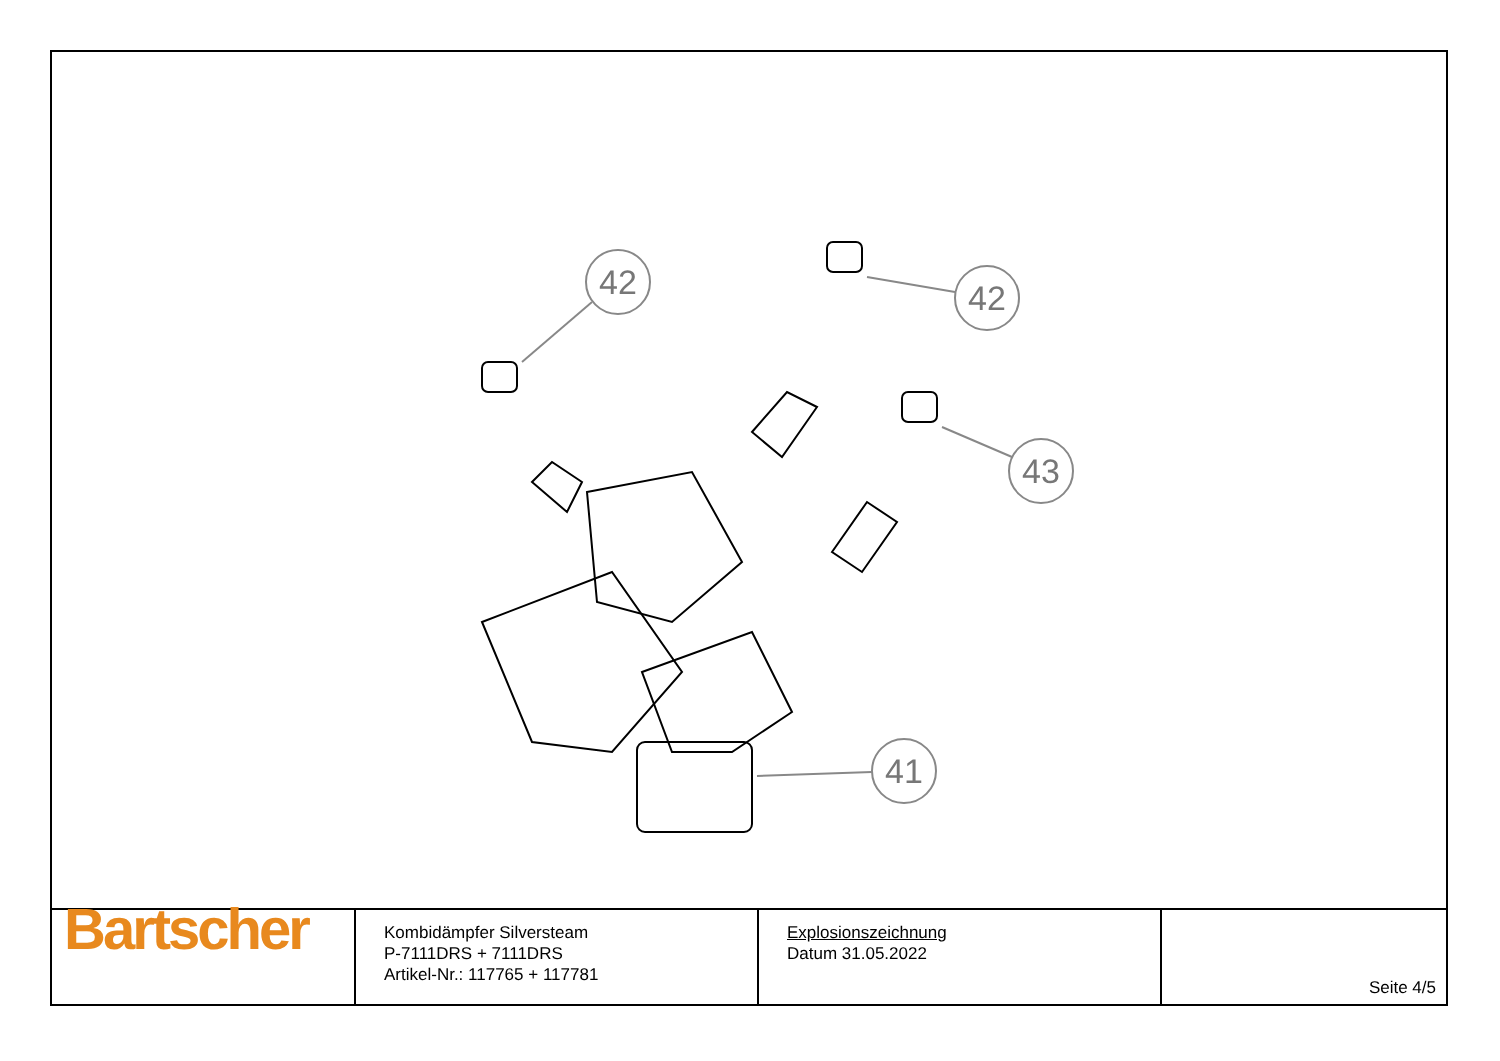42
42
43
41
| Bartscher | Kombidämpfer Silversteam P-7111DRS + 7111DRS Artikel-Nr.: 117765 + 117781 | Explosionszeichnung Datum 31.05.2022 | Seite 4/5 |